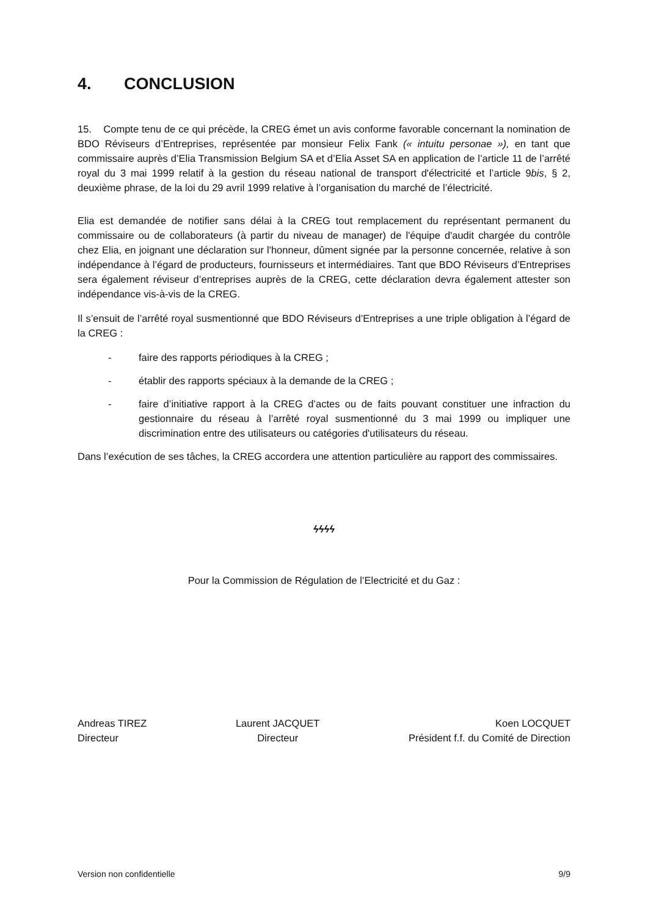4. CONCLUSION
15. Compte tenu de ce qui précède, la CREG émet un avis conforme favorable concernant la nomination de BDO Réviseurs d’Entreprises, représentée par monsieur Felix Fank (« intuitu personae »), en tant que commissaire auprès d’Elia Transmission Belgium SA et d’Elia Asset SA en application de l’article 11 de l’arrêté royal du 3 mai 1999 relatif à la gestion du réseau national de transport d'électricité et l’article 9bis, § 2, deuxième phrase, de la loi du 29 avril 1999 relative à l’organisation du marché de l’électricité.
Elia est demandée de notifier sans délai à la CREG tout remplacement du représentant permanent du commissaire ou de collaborateurs (à partir du niveau de manager) de l'équipe d'audit chargée du contrôle chez Elia, en joignant une déclaration sur l'honneur, dûment signée par la personne concernée, relative à son indépendance à l’égard de producteurs, fournisseurs et intermédiaires. Tant que BDO Réviseurs d’Entreprises sera également réviseur d’entreprises auprès de la CREG, cette déclaration devra également attester son indépendance vis-à-vis de la CREG.
Il s’ensuit de l’arrêté royal susmentionné que BDO Réviseurs d’Entreprises a une triple obligation à l’égard de la CREG :
- faire des rapports périodiques à la CREG ;
- établir des rapports spéciaux à la demande de la CREG ;
- faire d’initiative rapport à la CREG d’actes ou de faits pouvant constituer une infraction du gestionnaire du réseau à l’arrêté royal susmentionné du 3 mai 1999 ou impliquer une discrimination entre des utilisateurs ou catégories d'utilisateurs du réseau.
Dans l’exécution de ses tâches, la CREG accordera une attention particulière au rapport des commissaires.
ϟϟϟϟ
Pour la Commission de Régulation de l’Electricité et du Gaz :
Andreas TIREZ
Directeur
Laurent JACQUET
Directeur
Koen LOCQUET
Président f.f. du Comité de Direction
Version non confidentielle 9/9